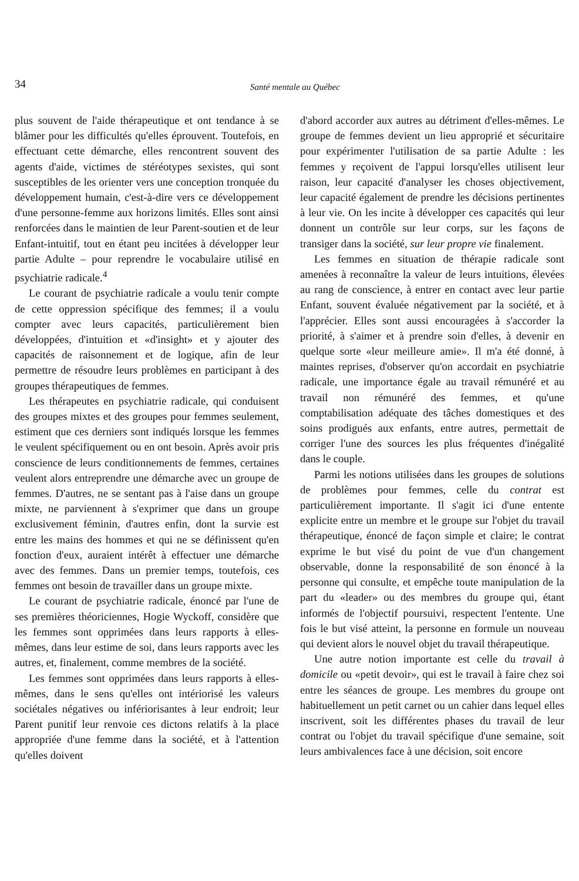34
Santé mentale au Québec
plus souvent de l'aide thérapeutique et ont tendance à se blâmer pour les difficultés qu'elles éprouvent. Toutefois, en effectuant cette démarche, elles rencontrent souvent des agents d'aide, victimes de stéréotypes sexistes, qui sont susceptibles de les orienter vers une conception tronquée du développement humain, c'est-à-dire vers ce développement d'une personne-femme aux horizons limités. Elles sont ainsi renforcées dans le maintien de leur Parent-soutien et de leur Enfant-intuitif, tout en étant peu incitées à développer leur partie Adulte – pour reprendre le vocabulaire utilisé en psychiatrie radicale.<sup>4</sup>
Le courant de psychiatrie radicale a voulu tenir compte de cette oppression spécifique des femmes; il a voulu compter avec leurs capacités, particulièrement bien développées, d'intuition et «d'insight» et y ajouter des capacités de raisonnement et de logique, afin de leur permettre de résoudre leurs problèmes en participant à des groupes thérapeutiques de femmes.
Les thérapeutes en psychiatrie radicale, qui conduisent des groupes mixtes et des groupes pour femmes seulement, estiment que ces derniers sont indiqués lorsque les femmes le veulent spécifiquement ou en ont besoin. Après avoir pris conscience de leurs conditionnements de femmes, certaines veulent alors entreprendre une démarche avec un groupe de femmes. D'autres, ne se sentant pas à l'aise dans un groupe mixte, ne parviennent à s'exprimer que dans un groupe exclusivement féminin, d'autres enfin, dont la survie est entre les mains des hommes et qui ne se définissent qu'en fonction d'eux, auraient intérêt à effectuer une démarche avec des femmes. Dans un premier temps, toutefois, ces femmes ont besoin de travailler dans un groupe mixte.
Le courant de psychiatrie radicale, énoncé par l'une de ses premières théoriciennes, Hogie Wyckoff, considère que les femmes sont opprimées dans leurs rapports à elles-mêmes, dans leur estime de soi, dans leurs rapports avec les autres, et, finalement, comme membres de la société.
Les femmes sont opprimées dans leurs rapports à elles-mêmes, dans le sens qu'elles ont intériorisé les valeurs sociétales négatives ou infériorisantes à leur endroit; leur Parent punitif leur renvoie ces dictons relatifs à la place appropriée d'une femme dans la société, et à l'attention qu'elles doivent
d'abord accorder aux autres au détriment d'elles-mêmes. Le groupe de femmes devient un lieu approprié et sécuritaire pour expérimenter l'utilisation de sa partie Adulte : les femmes y reçoivent de l'appui lorsqu'elles utilisent leur raison, leur capacité d'analyser les choses objectivement, leur capacité également de prendre les décisions pertinentes à leur vie. On les incite à développer ces capacités qui leur donnent un contrôle sur leur corps, sur les façons de transiger dans la société, sur leur propre vie finalement.
Les femmes en situation de thérapie radicale sont amenées à reconnaître la valeur de leurs intuitions, élevées au rang de conscience, à entrer en contact avec leur partie Enfant, souvent évaluée négativement par la société, et à l'apprécier. Elles sont aussi encouragées à s'accorder la priorité, à s'aimer et à prendre soin d'elles, à devenir en quelque sorte «leur meilleure amie». Il m'a été donné, à maintes reprises, d'observer qu'on accordait en psychiatrie radicale, une importance égale au travail rémunéré et au travail non rémunéré des femmes, et qu'une comptabilisation adéquate des tâches domestiques et des soins prodigués aux enfants, entre autres, permettait de corriger l'une des sources les plus fréquentes d'inégalité dans le couple.
Parmi les notions utilisées dans les groupes de solutions de problèmes pour femmes, celle du contrat est particulièrement importante. Il s'agit ici d'une entente explicite entre un membre et le groupe sur l'objet du travail thérapeutique, énoncé de façon simple et claire; le contrat exprime le but visé du point de vue d'un changement observable, donne la responsabilité de son énoncé à la personne qui consulte, et empêche toute manipulation de la part du «leader» ou des membres du groupe qui, étant informés de l'objectif poursuivi, respectent l'entente. Une fois le but visé atteint, la personne en formule un nouveau qui devient alors le nouvel objet du travail thérapeutique.
Une autre notion importante est celle du travail à domicile ou «petit devoir», qui est le travail à faire chez soi entre les séances de groupe. Les membres du groupe ont habituellement un petit carnet ou un cahier dans lequel elles inscrivent, soit les différentes phases du travail de leur contrat ou l'objet du travail spécifique d'une semaine, soit leurs ambivalences face à une décision, soit encore